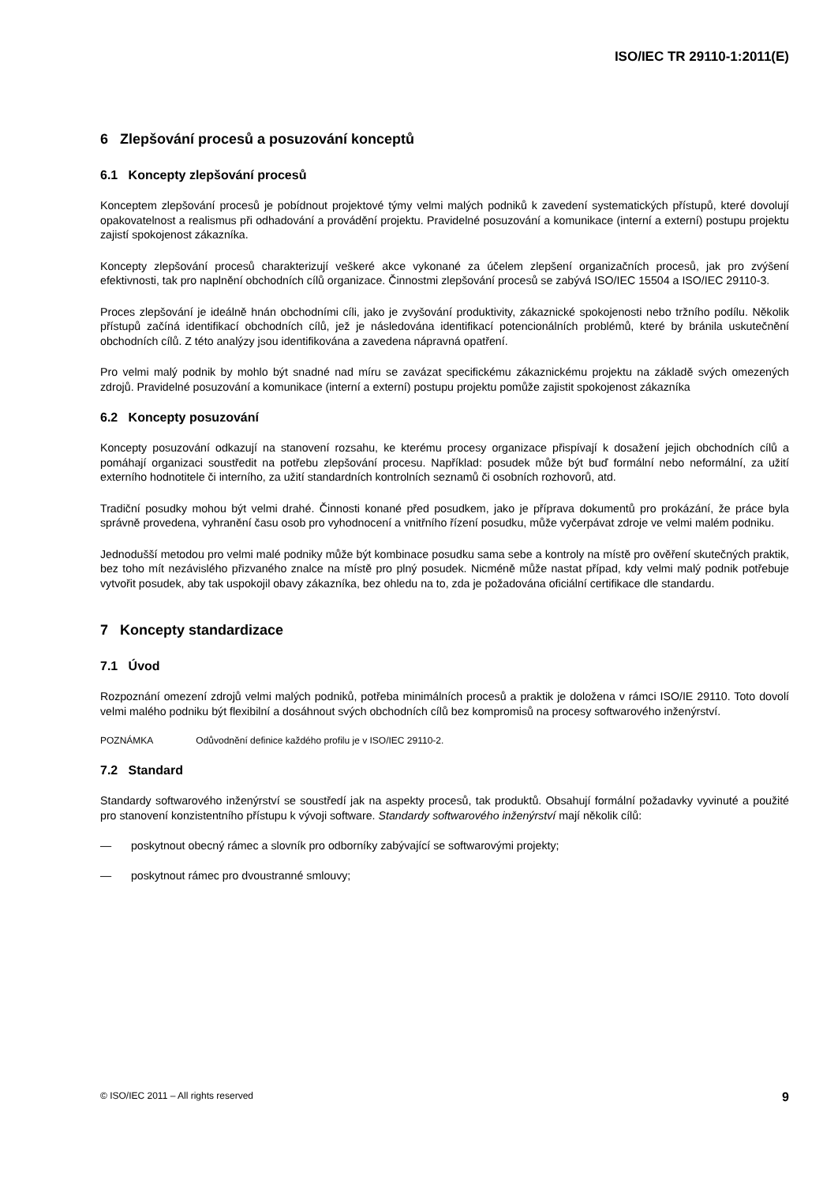ISO/IEC TR 29110-1:2011(E)
6 Zlepšování procesů a posuzování konceptů
6.1 Koncepty zlepšování procesů
Konceptem zlepšování procesů je pobídnout projektové týmy velmi malých podniků k zavedení systematických přístupů, které dovolují opakovatelnost a realismus při odhadování a provádění projektu. Pravidelné posuzování a komunikace (interní a externí) postupu projektu zajistí spokojenost zákazníka.
Koncepty zlepšování procesů charakterizují veškeré akce vykonané za účelem zlepšení organizačních procesů, jak pro zvýšení efektivnosti, tak pro naplnění obchodních cílů organizace. Činnostmi zlepšování procesů se zabývá ISO/IEC 15504 a ISO/IEC 29110-3.
Proces zlepšování je ideálně hnán obchodními cíli, jako je zvyšování produktivity, zákaznické spokojenosti nebo tržního podílu. Několik přístupů začíná identifikací obchodních cílů, jež je následována identifikací potencionálních problémů, které by bránila uskutečnění obchodních cílů. Z této analýzy jsou identifikována a zavedena nápravná opatření.
Pro velmi malý podnik by mohlo být snadné nad míru se zavázat specifickému zákaznickému projektu na základě svých omezených zdrojů. Pravidelné posuzování a komunikace (interní a externí) postupu projektu pomůže zajistit spokojenost zákazníka
6.2 Koncepty posuzování
Koncepty posuzování odkazují na stanovení rozsahu, ke kterému procesy organizace přispívají k dosažení jejich obchodních cílů a pomáhají organizaci soustředit na potřebu zlepšování procesu. Například: posudek může být buď formální nebo neformální, za užití externího hodnotitele či interního, za užití standardních kontrolních seznamů či osobních rozhovorů, atd.
Tradiční posudky mohou být velmi drahé. Činnosti konané před posudkem, jako je příprava dokumentů pro prokázání, že práce byla správně provedena, vyhranění času osob pro vyhodnocení a vnitřního řízení posudku, může vyčerpávat zdroje ve velmi malém podniku.
Jednodušší metodou pro velmi malé podniky může být kombinace posudku sama sebe a kontroly na místě pro ověření skutečných praktik, bez toho mít nezávislého přizvaného znalce na místě pro plný posudek. Nicméně může nastat případ, kdy velmi malý podnik potřebuje vytvořit posudek, aby tak uspokojil obavy zákazníka, bez ohledu na to, zda je požadována oficiální certifikace dle standardu.
7 Koncepty standardizace
7.1 Úvod
Rozpoznání omezení zdrojů velmi malých podniků, potřeba minimálních procesů a praktik je doložena v rámci ISO/IE 29110. Toto dovolí velmi malého podniku být flexibilní a dosáhnout svých obchodních cílů bez kompromisů na procesy softwarového inženýrství.
POZNÁMKA Odůvodnění definice každého profilu je v ISO/IEC 29110-2.
7.2 Standard
Standardy softwarového inženýrství se soustředí jak na aspekty procesů, tak produktů. Obsahují formální požadavky vyvinuté a použité pro stanovení konzistentního přístupu k vývoji software. Standardy softwarového inženýrství mají několik cílů:
— poskytnout obecný rámec a slovník pro odborníky zabývající se softwarovými projekty;
— poskytnout rámec pro dvoustranné smlouvy;
© ISO/IEC 2011 – All rights reserved 9